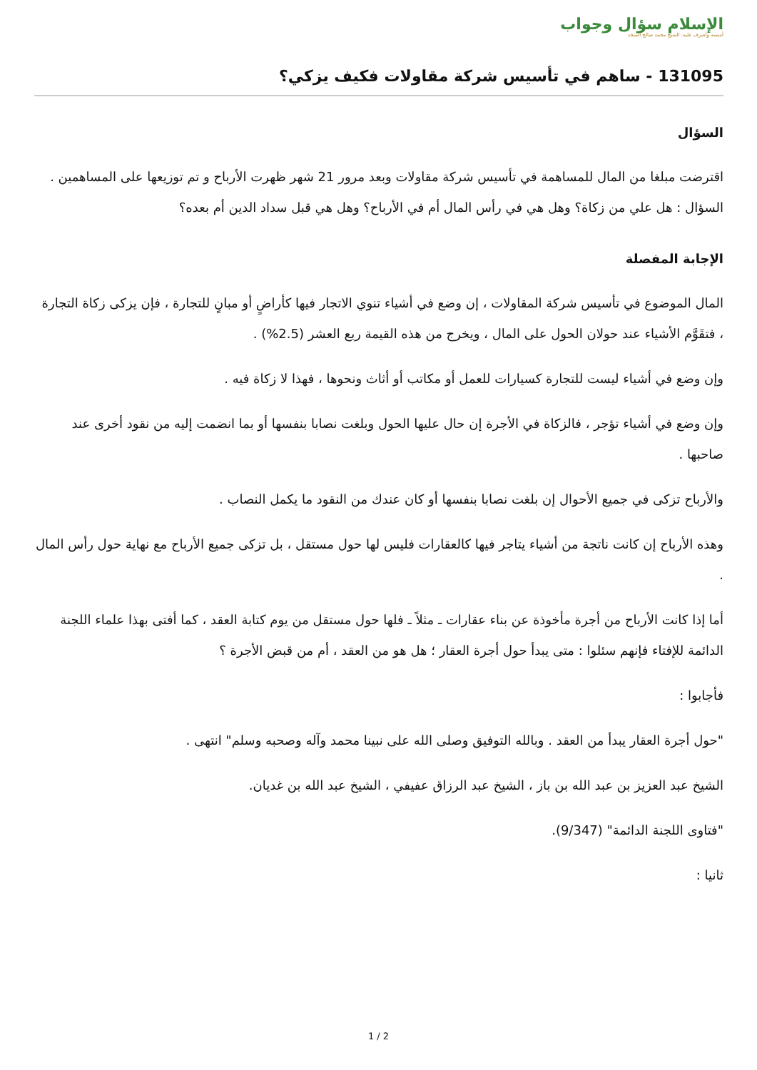الإسلام سؤال وجواب
أسسه وأشرف عليه: الشيخ محمد صالح المنجد
131095 - ساهم في تأسيس شركة مقاولات فكيف يزكي؟
السؤال
اقترضت مبلغا من المال للمساهمة في تأسيس شركة مقاولات وبعد مرور 21 شهر ظهرت الأرباح و تم توزيعها على المساهمين . السؤال : هل علي من زكاة؟ وهل هي في رأس المال أم في الأرباح؟ وهل هي قبل سداد الدين أم بعده؟
الإجابة المفصلة
المال الموضوع في تأسيس شركة المقاولات ، إن وضع في أشياء تنوي الاتجار فيها كأراضٍ أو مبانٍ للتجارة ، فإن يزكى زكاة التجارة ، فتقَوَّم الأشياء عند حولان الحول على المال ، ويخرج من هذه القيمة ربع العشر (2.5%) .
وإن وضع في أشياء ليست للتجارة كسيارات للعمل أو مكاتب أو أثاث ونحوها ، فهذا لا زكاة فيه .
وإن وضع في أشياء تؤجر ، فالزكاة في الأجرة إن حال عليها الحول وبلغت نصابا بنفسها أو بما انضمت إليه من نقود أخرى عند صاحبها .
والأرباح تزكى في جميع الأحوال إن بلغت نصابا بنفسها أو كان عندك من النقود ما يكمل النصاب .
وهذه الأرباح إن كانت ناتجة من أشياء يتاجر فيها كالعقارات فليس لها حول مستقل ، بل تزكى جميع الأرباح مع نهاية حول رأس المال .
أما إذا كانت الأرباح من أجرة مأخوذة عن بناء عقارات ـ مثلاً ـ فلها حول مستقل من يوم كتابة العقد ، كما أفتى بهذا علماء اللجنة الدائمة للإفتاء فإنهم سئلوا : متى يبدأ حول أجرة العقار ؛ هل هو من العقد ، أم من قبض الأجرة ؟
فأجابوا :
"حول أجرة العقار يبدأ من العقد . وبالله التوفيق وصلى الله على نبينا محمد وآله وصحبه وسلم" انتهى .
الشيخ عبد العزيز بن عبد الله بن باز ، الشيخ عبد الرزاق عفيفي ، الشيخ عبد الله بن غديان.
"فتاوى اللجنة الدائمة" (9/347).
ثانيا :
1 / 2